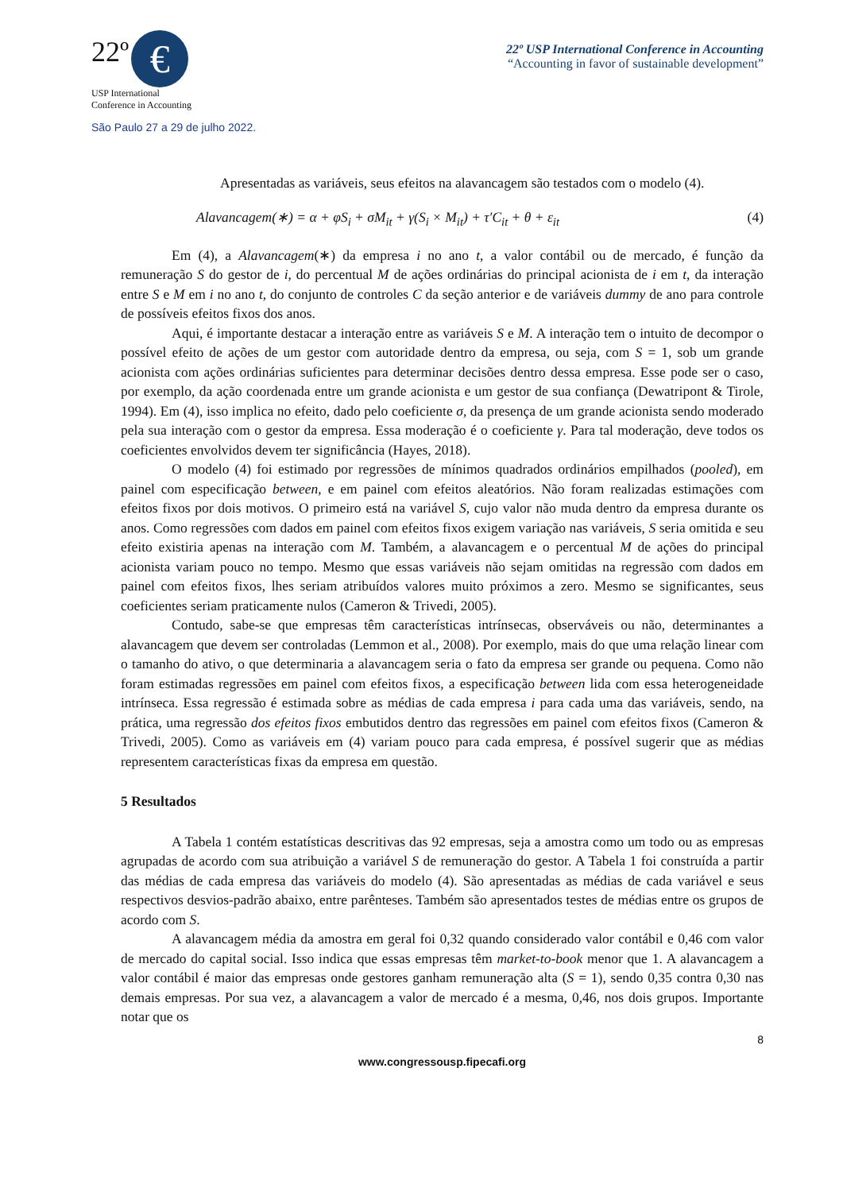22º €
USP International
Conference in Accounting
São Paulo 27 a 29 de julho 2022.
22º USP International Conference in Accounting
“Accounting in favor of sustainable development”
Apresentadas as variáveis, seus efeitos na alavancagem são testados com o modelo (4).
Alavancagem(∗) = α + φS<sub>i</sub> + σM<sub>it</sub> + γ(S<sub>i</sub> × M<sub>it</sub>) + τ′C<sub>it</sub> + θ + ε<sub>it</sub> (4)
Em (4), a Alavancagem(∗) da empresa i no ano t, a valor contábil ou de mercado, é função da remuneração S do gestor de i, do percentual M de ações ordinárias do principal acionista de i em t, da interação entre S e M em i no ano t, do conjunto de controles C da seção anterior e de variáveis dummy de ano para controle de possíveis efeitos fixos dos anos.
Aqui, é importante destacar a interação entre as variáveis S e M. A interação tem o intuito de decompor o possível efeito de ações de um gestor com autoridade dentro da empresa, ou seja, com S = 1, sob um grande acionista com ações ordinárias suficientes para determinar decisões dentro dessa empresa. Esse pode ser o caso, por exemplo, da ação coordenada entre um grande acionista e um gestor de sua confiança (Dewatripont & Tirole, 1994). Em (4), isso implica no efeito, dado pelo coeficiente σ, da presença de um grande acionista sendo moderado pela sua interação com o gestor da empresa. Essa moderação é o coeficiente γ. Para tal moderação, deve todos os coeficientes envolvidos devem ter significância (Hayes, 2018).
O modelo (4) foi estimado por regressões de mínimos quadrados ordinários empilhados (pooled), em painel com especificação between, e em painel com efeitos aleatórios. Não foram realizadas estimações com efeitos fixos por dois motivos. O primeiro está na variável S, cujo valor não muda dentro da empresa durante os anos. Como regressões com dados em painel com efeitos fixos exigem variação nas variáveis, S seria omitida e seu efeito existiria apenas na interação com M. Também, a alavancagem e o percentual M de ações do principal acionista variam pouco no tempo. Mesmo que essas variáveis não sejam omitidas na regressão com dados em painel com efeitos fixos, lhes seriam atribuídos valores muito próximos a zero. Mesmo se significantes, seus coeficientes seriam praticamente nulos (Cameron & Trivedi, 2005).
Contudo, sabe-se que empresas têm características intrínsecas, observáveis ou não, determinantes a alavancagem que devem ser controladas (Lemmon et al., 2008). Por exemplo, mais do que uma relação linear com o tamanho do ativo, o que determinaria a alavancagem seria o fato da empresa ser grande ou pequena. Como não foram estimadas regressões em painel com efeitos fixos, a especificação between lida com essa heterogeneidade intrínseca. Essa regressão é estimada sobre as médias de cada empresa i para cada uma das variáveis, sendo, na prática, uma regressão dos efeitos fixos embutidos dentro das regressões em painel com efeitos fixos (Cameron & Trivedi, 2005). Como as variáveis em (4) variam pouco para cada empresa, é possível sugerir que as médias representem características fixas da empresa em questão.
5 Resultados
A Tabela 1 contém estatísticas descritivas das 92 empresas, seja a amostra como um todo ou as empresas agrupadas de acordo com sua atribuição a variável S de remuneração do gestor. A Tabela 1 foi construída a partir das médias de cada empresa das variáveis do modelo (4). São apresentadas as médias de cada variável e seus respectivos desvios-padrão abaixo, entre parênteses. Também são apresentados testes de médias entre os grupos de acordo com S.
A alavancagem média da amostra em geral foi 0,32 quando considerado valor contábil e 0,46 com valor de mercado do capital social. Isso indica que essas empresas têm market-to-book menor que 1. A alavancagem a valor contábil é maior das empresas onde gestores ganham remuneração alta (S = 1), sendo 0,35 contra 0,30 nas demais empresas. Por sua vez, a alavancagem a valor de mercado é a mesma, 0,46, nos dois grupos. Importante notar que os
8
www.congressousp.fipecafi.org